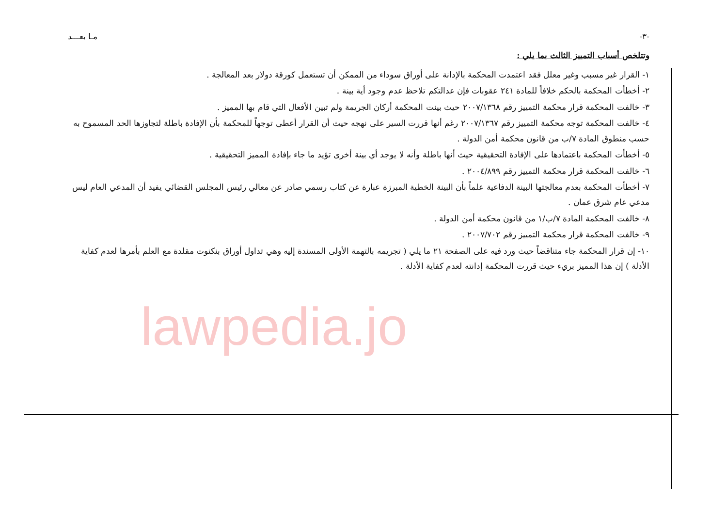-٣- مـا بعـــد
وتتلخص أسباب التمييز الثالث بما يلي :
١- القرار غير مسبب وغير معلل فقد اعتمدت المحكمة بالإدانة على أوراق سوداء من الممكن أن تستعمل كورقة دولار بعد المعالجة .
٢- أخطأت المحكمة بالحكم خلافاً للمادة ٢٤١ عقوبات فإن عدالتكم تلاحظ عدم وجود أية بينة .
٣- خالفت المحكمة قرار محكمة التمييز رقم ٢٠٠٧/١٣٦٨ حيث بينت المحكمة أركان الجريمة ولم تبين الأفعال التي قام بها المميز .
٤- خالفت المحكمة توجه محكمة التمييز رقم ٢٠٠٧/١٣٦٧ رغم أنها قررت السير على نهجه حيث أن القرار أعطى توجهاً للمحكمة بأن الإفادة باطلة لتجاوزها الحد المسموح به حسب منطوق المادة ٧/ب من قانون محكمة أمن الدولة .
٥- أخطأت المحكمة باعتمادها على الإفادة التحقيقية حيث أنها باطلة وأنه لا يوجد أي بينة أخرى تؤيد ما جاء بإفادة المميز التحقيقية .
٦- خالفت المحكمة قرار محكمة التمييز رقم ٢٠٠٤/٨٩٩ .
٧- أخطأت المحكمة بعدم معالجتها البينة الدفاعية علماً بأن البينة الخطية المبرزة عبارة عن كتاب رسمي صادر عن معالي رئيس المجلس القضائي يفيد أن المدعي العام ليس مدعي عام شرق عمان .
٨- خالفت المحكمة المادة ٧/ب/١ من قانون محكمة أمن الدولة .
٩- خالفت المحكمة قرار محكمة التمييز رقم ٢٠٠٧/٧٠٢ .
١٠- إن قرار المحكمة جاء متناقضاً حيث ورد فيه على الصفحة ٢١ ما يلي ( تجريمه بالتهمة الأولى المسندة إليه وهي تداول أوراق بنكنوت مقلدة مع العلم بأمرها لعدم كفاية الأدلة ) إن هذا المميز بريء حيث قررت المحكمة إدانته لعدم كفاية الأدلة .
lawpedia.jo